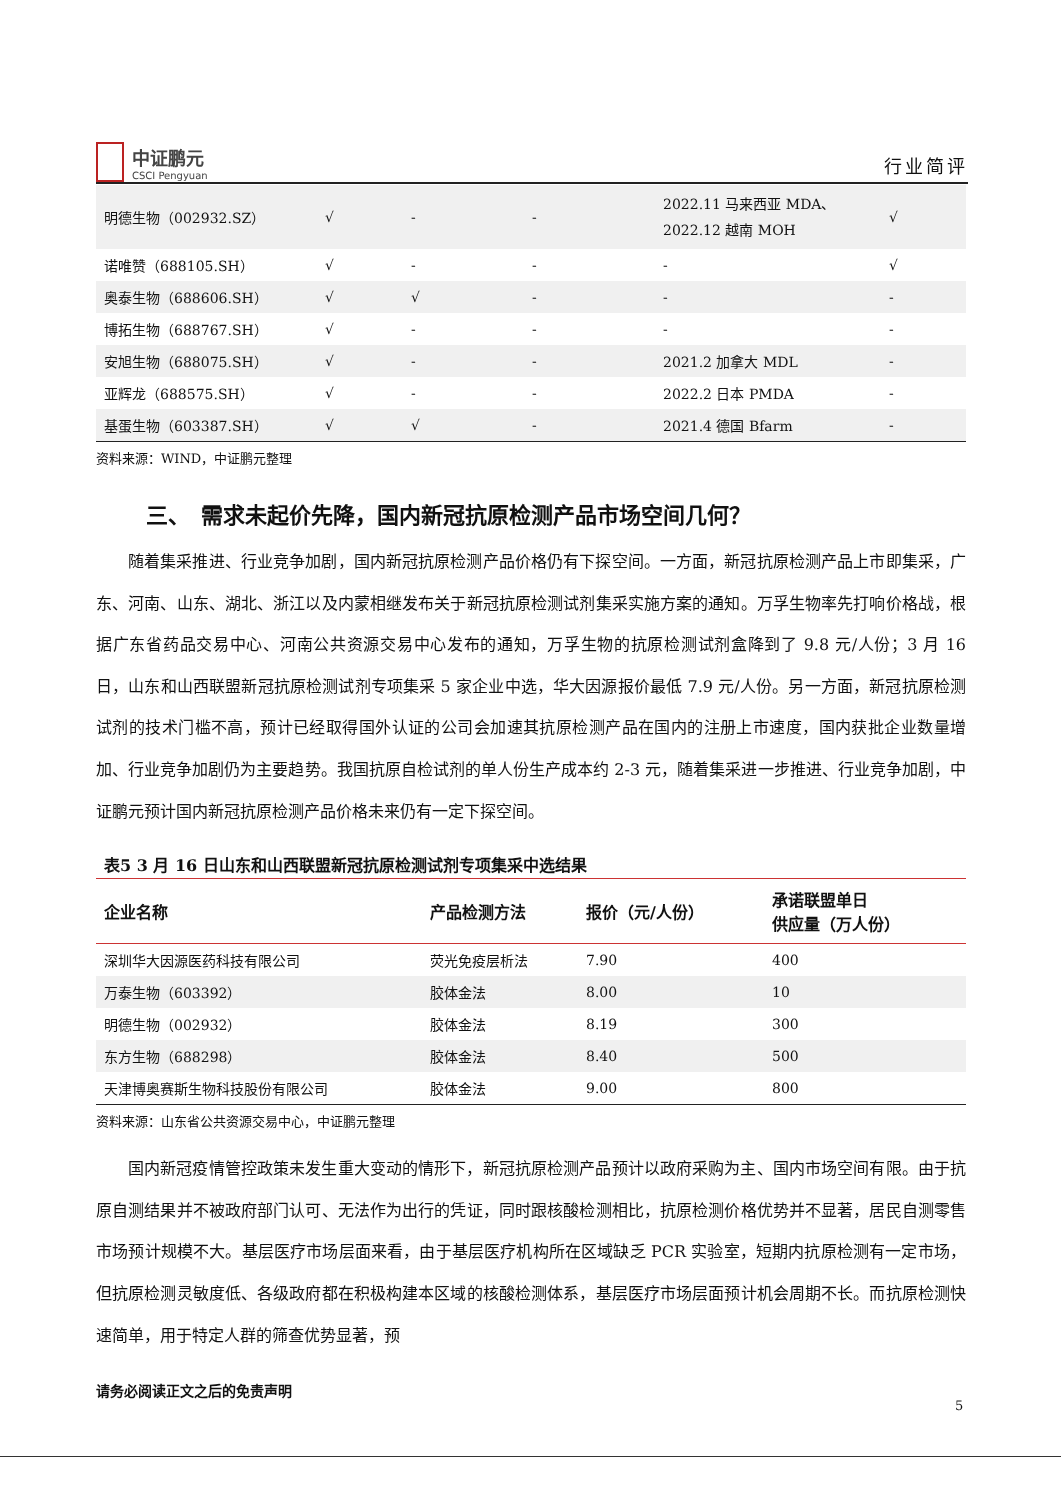中证鹏元
CSCI Pengyuan
行业简评
| 明德生物（002932.SZ） | √ | - | - | 2022.11 马来西亚 MDA、 2022.12 越南 MOH | √ |
| 诺唯赞（688105.SH） | √ | - | - | - | √ |
| 奥泰生物（688606.SH） | √ | √ | - | - | - |
| 博拓生物（688767.SH） | √ | - | - | - | - |
| 安旭生物（688075.SH） | √ | - | - | 2021.2 加拿大 MDL | - |
| 亚辉龙（688575.SH） | √ | - | - | 2022.2 日本 PMDA | - |
| 基蛋生物（603387.SH） | √ | √ | - | 2021.4 德国 Bfarm | - |
资料来源：WIND，中证鹏元整理
三、　需求未起价先降，国内新冠抗原检测产品市场空间几何？
随着集采推进、行业竞争加剧，国内新冠抗原检测产品价格仍有下探空间。一方面，新冠抗原检测产品上市即集采，广东、河南、山东、湖北、浙江以及内蒙相继发布关于新冠抗原检测试剂集采实施方案的通知。万孚生物率先打响价格战，根据广东省药品交易中心、河南公共资源交易中心发布的通知，万孚生物的抗原检测试剂盒降到了 9.8 元/人份；3 月 16 日，山东和山西联盟新冠抗原检测试剂专项集采 5 家企业中选，华大因源报价最低 7.9 元/人份。另一方面，新冠抗原检测试剂的技术门槛不高，预计已经取得国外认证的公司会加速其抗原检测产品在国内的注册上市速度，国内获批企业数量增加、行业竞争加剧仍为主要趋势。我国抗原自检试剂的单人份生产成本约 2-3 元，随着集采进一步推进、行业竞争加剧，中证鹏元预计国内新冠抗原检测产品价格未来仍有一定下探空间。
表5 3 月 16 日山东和山西联盟新冠抗原检测试剂专项集采中选结果
| 企业名称 | 产品检测方法 | 报价（元/人份） | 承诺联盟单日 供应量（万人份） |
| --- | --- | --- | --- |
| 深圳华大因源医药科技有限公司 | 荧光免疫层析法 | 7.90 | 400 |
| 万泰生物（603392） | 胶体金法 | 8.00 | 10 |
| 明德生物（002932） | 胶体金法 | 8.19 | 300 |
| 东方生物（688298） | 胶体金法 | 8.40 | 500 |
| 天津博奥赛斯生物科技股份有限公司 | 胶体金法 | 9.00 | 800 |
资料来源：山东省公共资源交易中心，中证鹏元整理
国内新冠疫情管控政策未发生重大变动的情形下，新冠抗原检测产品预计以政府采购为主、国内市场空间有限。由于抗原自测结果并不被政府部门认可、无法作为出行的凭证，同时跟核酸检测相比，抗原检测价格优势并不显著，居民自测零售市场预计规模不大。基层医疗市场层面来看，由于基层医疗机构所在区域缺乏 PCR 实验室，短期内抗原检测有一定市场，但抗原检测灵敏度低、各级政府都在积极构建本区域的核酸检测体系，基层医疗市场层面预计机会周期不长。而抗原检测快速简单，用于特定人群的筛查优势显著，预
请务必阅读正文之后的免责声明
5